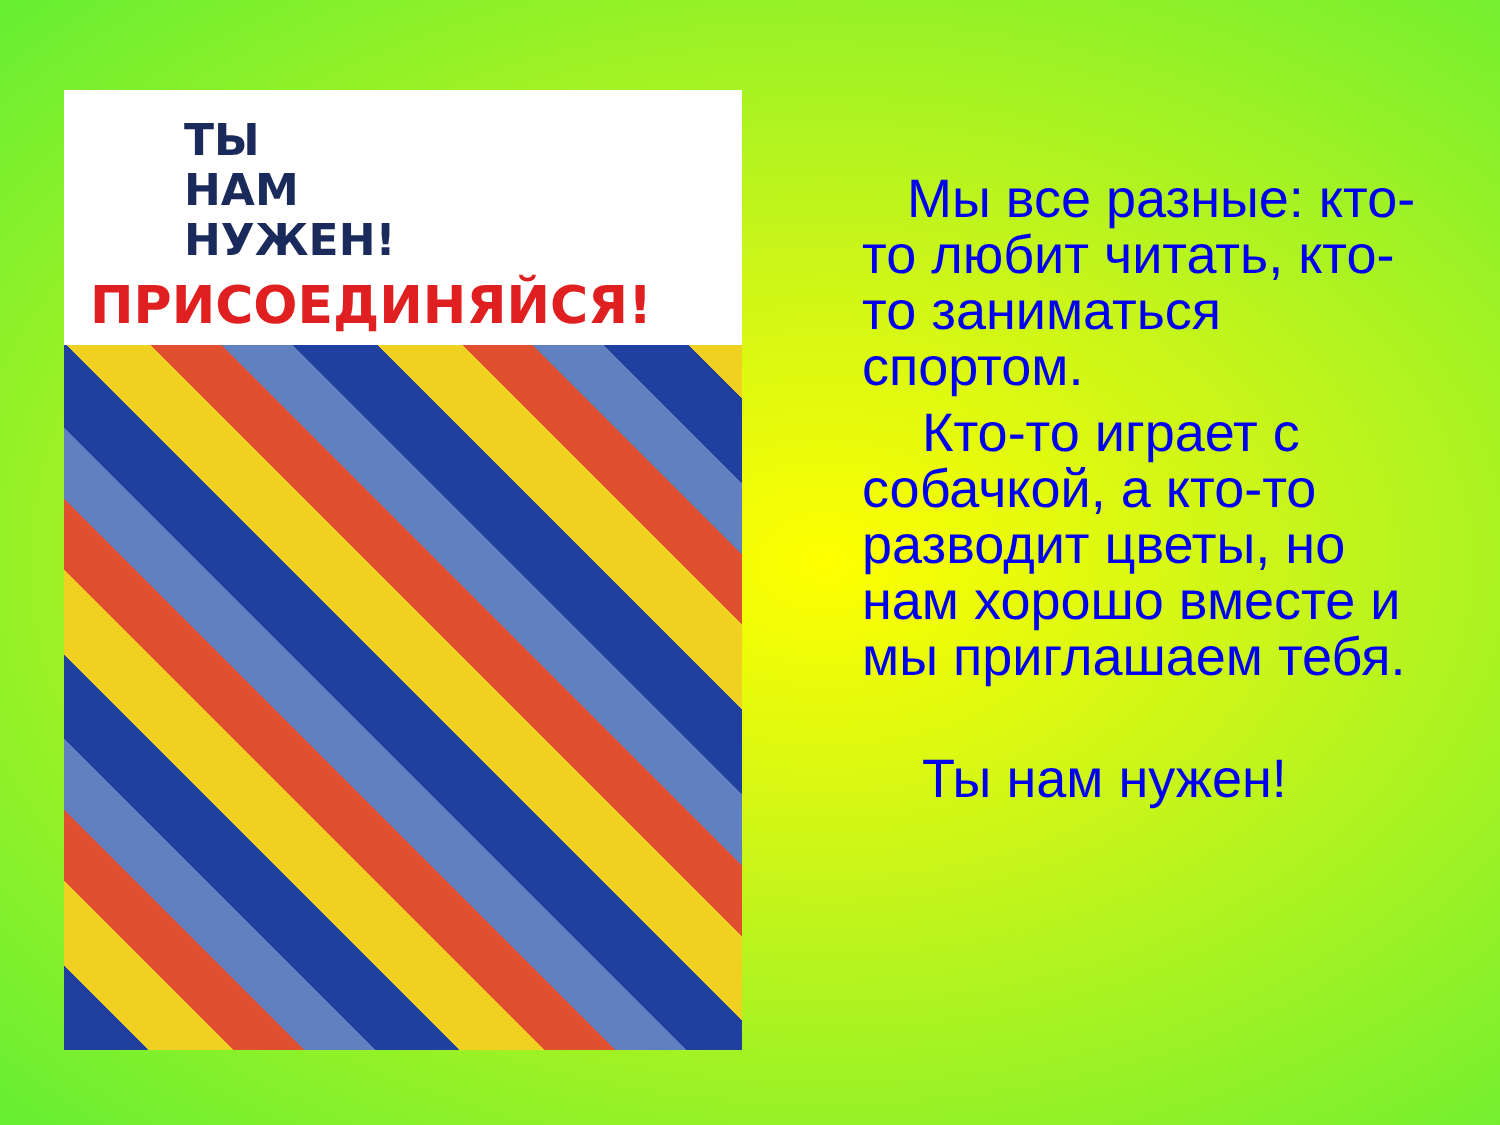ТЫ
НАМ
НУЖЕН!
ПРИСОЕДИНЯЙСЯ!
Мы все разные: кто-то любит читать, кто-то заниматься спортом.
Кто-то играет с собачкой, а кто-то разводит цветы, но нам хорошо вместе и мы приглашаем тебя.
Ты нам нужен!